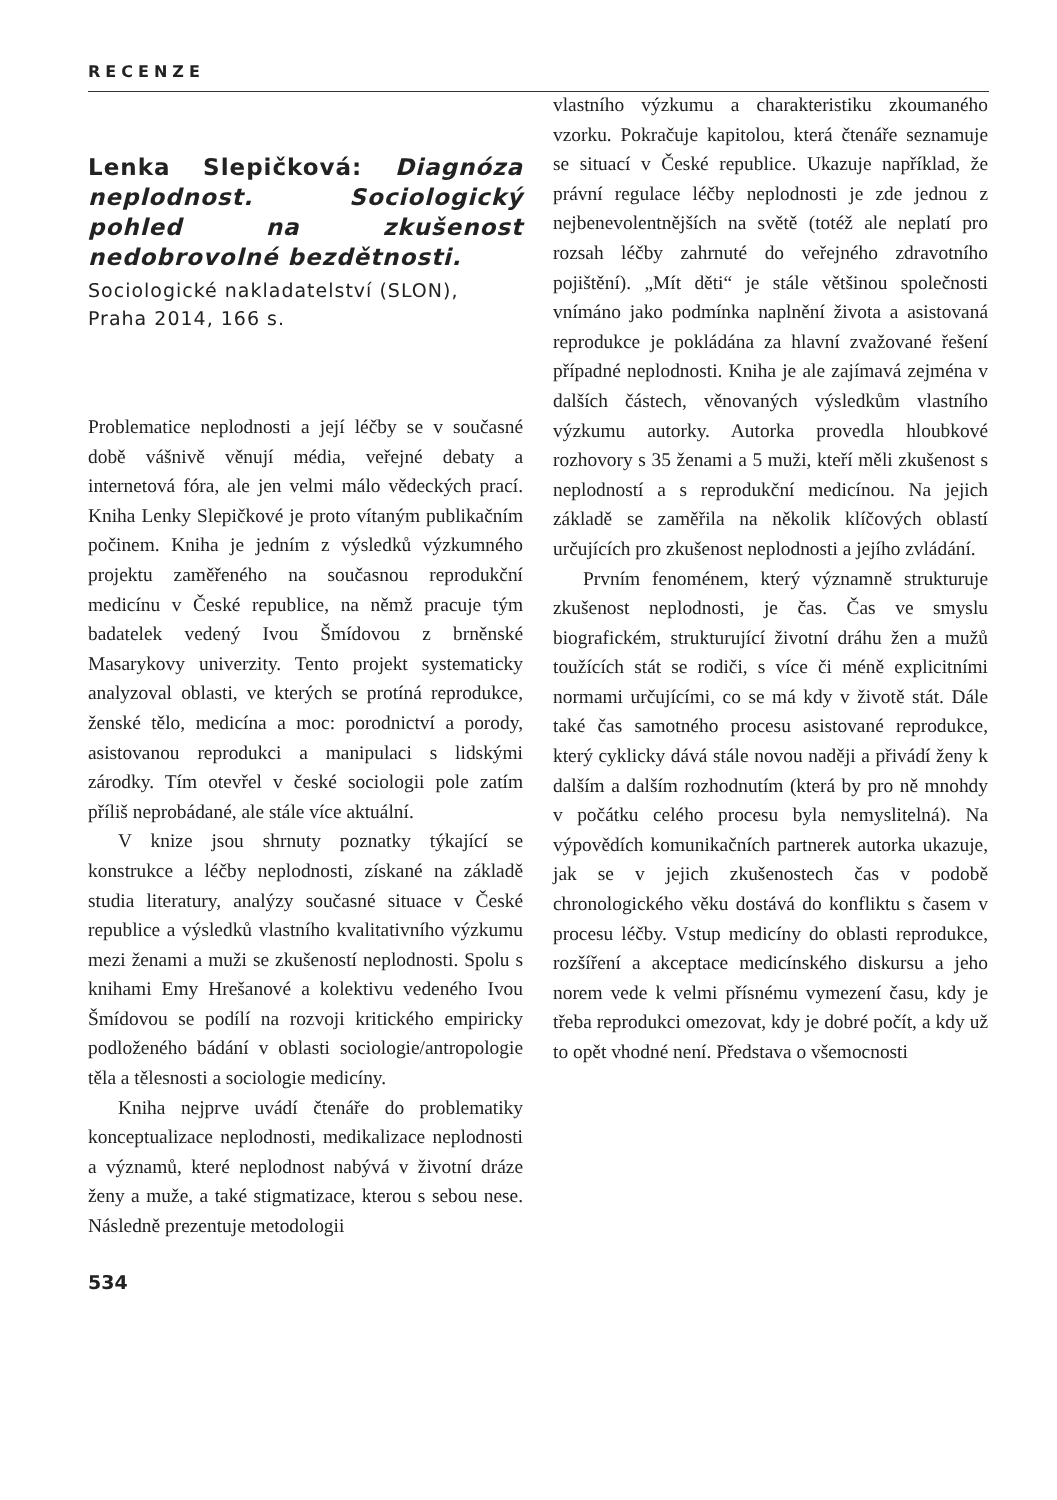RECENZE
Lenka Slepičková: Diagnóza neplodnost. Sociologický pohled na zkušenost nedobrovolné bezdětnosti.
Sociologické nakladatelství (SLON), Praha 2014, 166 s.
Problematice neplodnosti a její léčby se v současné době vášnivě věnují média, veřejné debaty a internetová fóra, ale jen velmi málo vědeckých prací. Kniha Lenky Slepičkové je proto vítaným publikačním počinem. Kniha je jedním z výsledků výzkumného projektu zaměřeného na současnou reprodukční medicínu v České republice, na němž pracuje tým badatelek vedený Ivou Šmídovou z brněnské Masarykovy univerzity. Tento projekt systematicky analyzoval oblasti, ve kterých se protíná reprodukce, ženské tělo, medicína a moc: porodnictví a porody, asistovanou reprodukci a manipulaci s lidskými zárodky. Tím otevřel v české sociologii pole zatím příliš neprobádané, ale stále více aktuální.
V knize jsou shrnuty poznatky týkající se konstrukce a léčby neplodnosti, získané na základě studia literatury, analýzy současné situace v České republice a výsledků vlastního kvalitativního výzkumu mezi ženami a muži se zkušeností neplodnosti. Spolu s knihami Emy Hrešanové a kolektivu vedeného Ivou Šmídovou se podílí na rozvoji kritického empiricky podloženého bádání v oblasti sociologie/antropologie těla a tělesnosti a sociologie medicíny.
Kniha nejprve uvádí čtenáře do problematiky konceptualizace neplodnosti, medikalizace neplodnosti a významů, které neplodnost nabývá v životní dráze ženy a muže, a také stigmatizace, kterou s sebou nese. Následně prezentuje metodologii
vlastního výzkumu a charakteristiku zkoumaného vzorku. Pokračuje kapitolou, která čtenáře seznamuje se situací v České republice. Ukazuje například, že právní regulace léčby neplodnosti je zde jednou z nejbenevolentnějších na světě (totéž ale neplatí pro rozsah léčby zahrnuté do veřejného zdravotního pojištění). „Mít děti“ je stále většinou společnosti vnímáno jako podmínka naplnění života a asistovaná reprodukce je pokládána za hlavní zvažované řešení případné neplodnosti. Kniha je ale zajímavá zejména v dalších částech, věnovaných výsledkům vlastního výzkumu autorky. Autorka provedla hloubkové rozhovory s 35 ženami a 5 muži, kteří měli zkušenost s neplodností a s reprodukční medicínou. Na jejich základě se zaměřila na několik klíčových oblastí určujících pro zkušenost neplodnosti a jejího zvládání.
Prvním fenoménem, který významně strukturuje zkušenost neplodnosti, je čas. Čas ve smyslu biografickém, strukturující životní dráhu žen a mužů toužících stát se rodiči, s více či méně explicitními normami určujícími, co se má kdy v životě stát. Dále také čas samotného procesu asistované reprodukce, který cyklicky dává stále novou naději a přivádí ženy k dalším a dalším rozhodnutím (která by pro ně mnohdy v počátku celého procesu byla nemyslitelná). Na výpovědích komunikačních partnerek autorka ukazuje, jak se v jejich zkušenostech čas v podobě chronologického věku dostává do konfliktu s časem v procesu léčby. Vstup medicíny do oblasti reprodukce, rozšíření a akceptace medicínského diskursu a jeho norem vede k velmi přísnému vymezení času, kdy je třeba reprodukci omezovat, kdy je dobré počít, a kdy už to opět vhodné není. Představa o všemocnosti
534